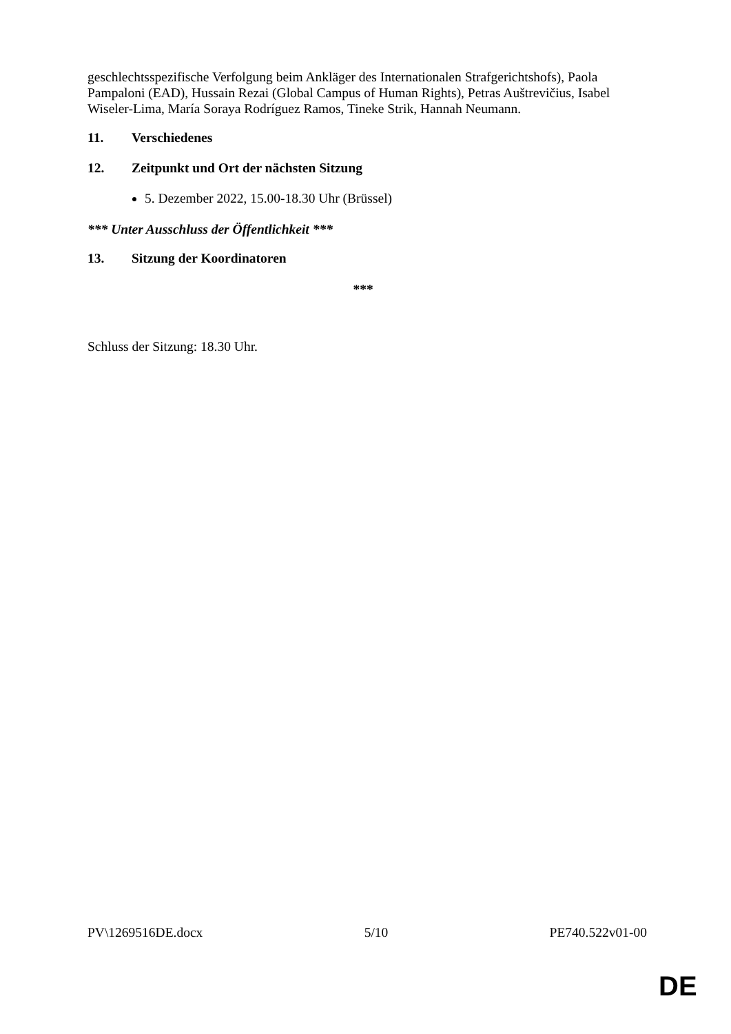geschlechtsspezifische Verfolgung beim Ankläger des Internationalen Strafgerichtshofs), Paola Pampaloni (EAD), Hussain Rezai (Global Campus of Human Rights), Petras Auštrevičius, Isabel Wiseler-Lima, María Soraya Rodríguez Ramos, Tineke Strik, Hannah Neumann.
11. Verschiedenes
12. Zeitpunkt und Ort der nächsten Sitzung
5. Dezember 2022, 15.00-18.30 Uhr (Brüssel)
*** Unter Ausschluss der Öffentlichkeit ***
13. Sitzung der Koordinatoren
***
Schluss der Sitzung: 18.30 Uhr.
PV\1269516DE.docx 5/10 PE740.522v01-00
DE